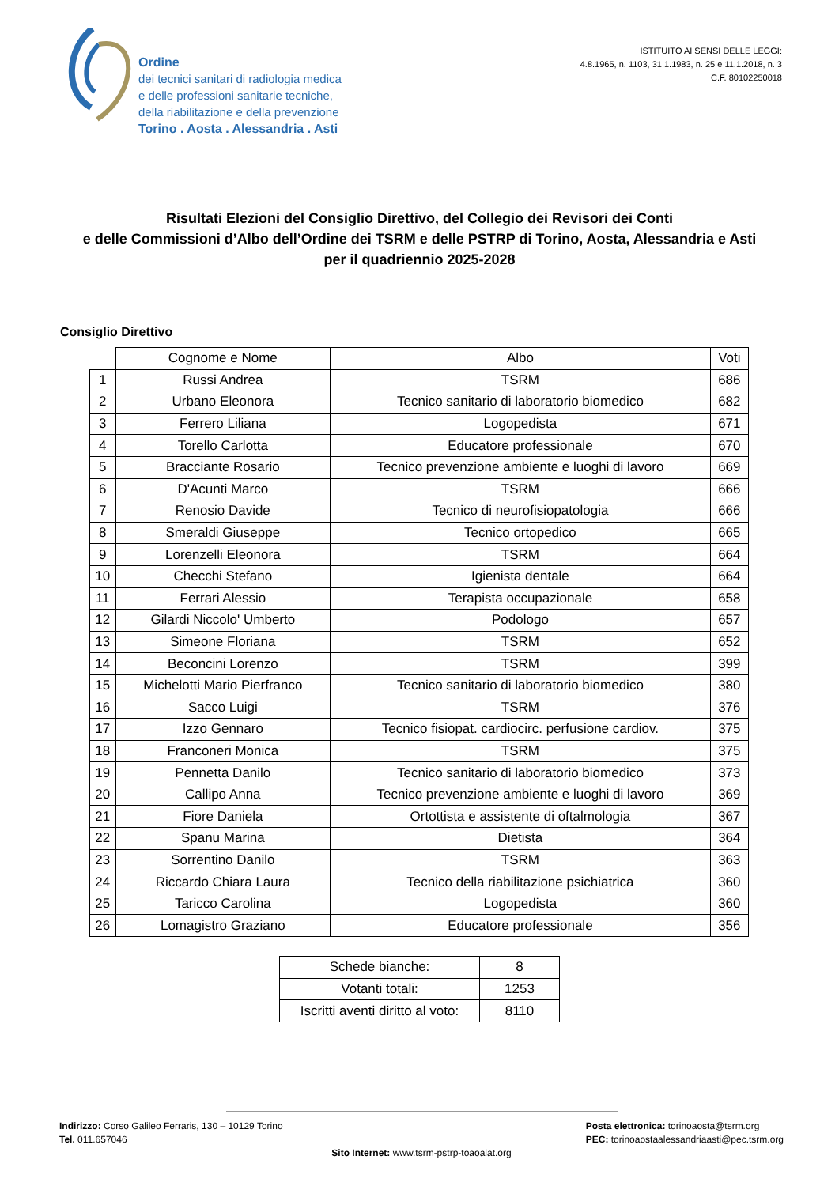Ordine
dei tecnici sanitari di radiologia medica
e delle professioni sanitarie tecniche,
della riabilitazione e della prevenzione
Torino . Aosta . Alessandria . Asti
ISTITUITO AI SENSI DELLE LEGGI:
4.8.1965, n. 1103, 31.1.1983, n. 25 e 11.1.2018, n. 3
C.F. 80102250018
Risultati Elezioni del Consiglio Direttivo, del Collegio dei Revisori dei Conti
e delle Commissioni d’Albo dell’Ordine dei TSRM e delle PSTRP di Torino, Aosta, Alessandria e Asti
per il quadriennio 2025-2028
Consiglio Direttivo
| | Cognome e Nome | Albo | Voti |
| --- | --- | --- | --- |
| 1 | Russi Andrea | TSRM | 686 |
| 2 | Urbano Eleonora | Tecnico sanitario di laboratorio biomedico | 682 |
| 3 | Ferrero Liliana | Logopedista | 671 |
| 4 | Torello Carlotta | Educatore professionale | 670 |
| 5 | Bracciante Rosario | Tecnico prevenzione ambiente e luoghi di lavoro | 669 |
| 6 | D'Acunti Marco | TSRM | 666 |
| 7 | Renosio Davide | Tecnico di neurofisiopatologia | 666 |
| 8 | Smeraldi Giuseppe | Tecnico ortopedico | 665 |
| 9 | Lorenzelli Eleonora | TSRM | 664 |
| 10 | Checchi Stefano | Igienista dentale | 664 |
| 11 | Ferrari Alessio | Terapista occupazionale | 658 |
| 12 | Gilardi Niccolo' Umberto | Podologo | 657 |
| 13 | Simeone Floriana | TSRM | 652 |
| 14 | Beconcini Lorenzo | TSRM | 399 |
| 15 | Michelotti Mario Pierfranco | Tecnico sanitario di laboratorio biomedico | 380 |
| 16 | Sacco Luigi | TSRM | 376 |
| 17 | Izzo Gennaro | Tecnico fisiopat. cardiocirc. perfusione cardiov. | 375 |
| 18 | Franconeri Monica | TSRM | 375 |
| 19 | Pennetta Danilo | Tecnico sanitario di laboratorio biomedico | 373 |
| 20 | Callipo Anna | Tecnico prevenzione ambiente e luoghi di lavoro | 369 |
| 21 | Fiore Daniela | Ortottista e assistente di oftalmologia | 367 |
| 22 | Spanu Marina | Dietista | 364 |
| 23 | Sorrentino Danilo | TSRM | 363 |
| 24 | Riccardo Chiara Laura | Tecnico della riabilitazione psichiatrica | 360 |
| 25 | Taricco Carolina | Logopedista | 360 |
| 26 | Lomagistro Graziano | Educatore professionale | 356 |
| Schede bianche: | 8 |
| Votanti totali: | 1253 |
| Iscritti aventi diritto al voto: | 8110 |
Indirizzo: Corso Galileo Ferraris, 130 – 10129 Torino
Tel. 011.657046
Posta elettronica: torinoaosta@tsrm.org
PEC: torinoaostaalessandriaasti@pec.tsrm.org
Sito Internet: www.tsrm-pstrp-toaoalat.org